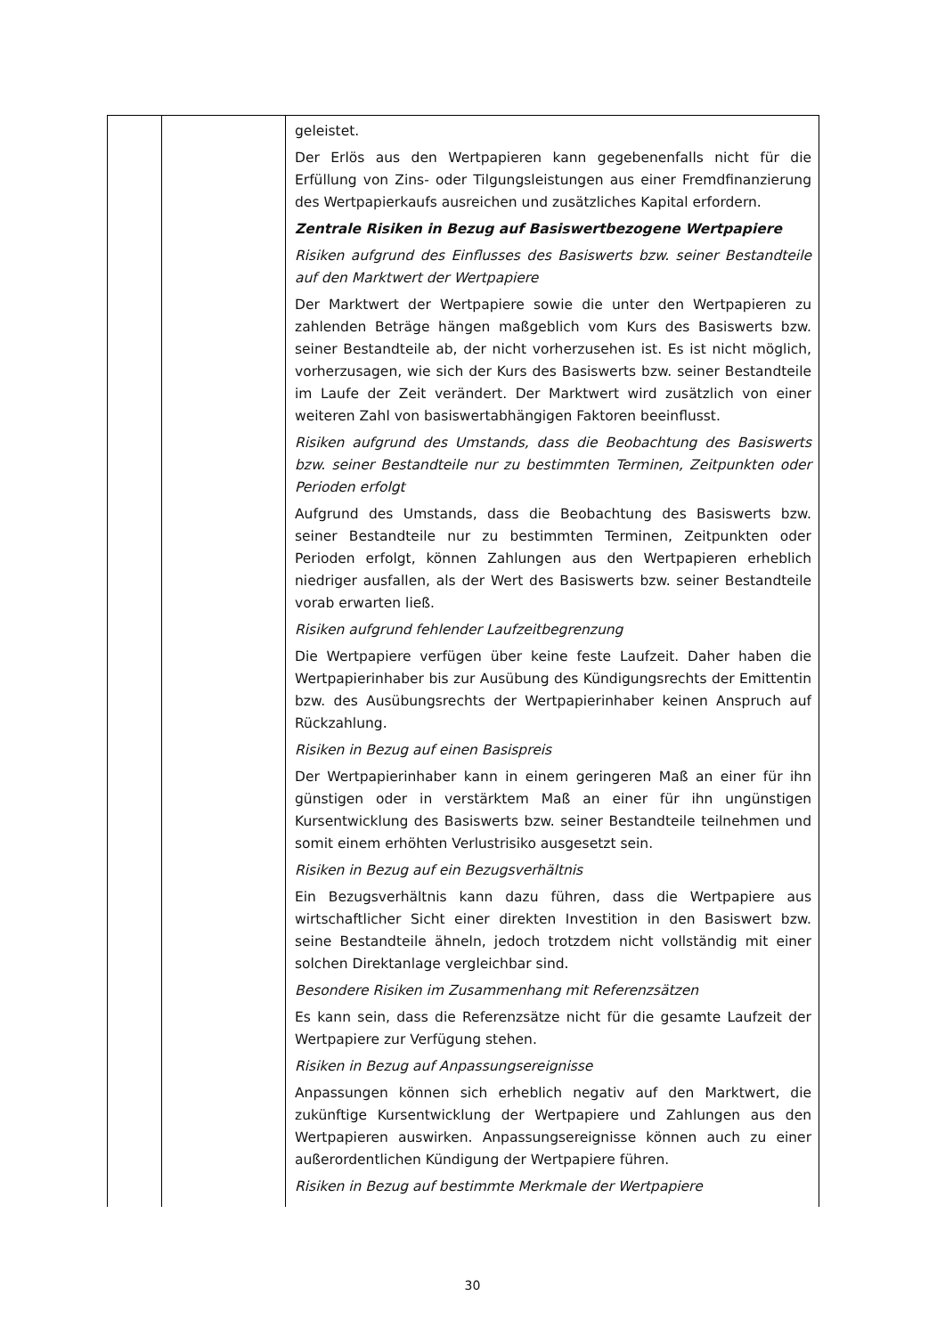| | | geleistet. Der Erlös aus den Wertpapieren kann gegebenenfalls nicht für die Erfüllung von Zins- oder Tilgungsleistungen aus einer Fremdfinanzierung des Wertpapierkaufs ausreichen und zusätzliches Kapital erfordern. Zentrale Risiken in Bezug auf Basiswertbezogene Wertpapiere Risiken aufgrund des Einflusses des Basiswerts bzw. seiner Bestandteile auf den Marktwert der Wertpapiere Der Marktwert der Wertpapiere sowie die unter den Wertpapieren zu zahlenden Beträge hängen maßgeblich vom Kurs des Basiswerts bzw. seiner Bestandteile ab, der nicht vorherzusehen ist. Es ist nicht möglich, vorherzusagen, wie sich der Kurs des Basiswerts bzw. seiner Bestandteile im Laufe der Zeit verändert. Der Marktwert wird zusätzlich von einer weiteren Zahl von basiswertabhängigen Faktoren beeinflusst. Risiken aufgrund des Umstands, dass die Beobachtung des Basiswerts bzw. seiner Bestandteile nur zu bestimmten Terminen, Zeitpunkten oder Perioden erfolgt Aufgrund des Umstands, dass die Beobachtung des Basiswerts bzw. seiner Bestandteile nur zu bestimmten Terminen, Zeitpunkten oder Perioden erfolgt, können Zahlungen aus den Wertpapieren erheblich niedriger ausfallen, als der Wert des Basiswerts bzw. seiner Bestandteile vorab erwarten ließ. Risiken aufgrund fehlender Laufzeitbegrenzung Die Wertpapiere verfügen über keine feste Laufzeit. Daher haben die Wertpapierinhaber bis zur Ausübung des Kündigungsrechts der Emittentin bzw. des Ausübungsrechts der Wertpapierinhaber keinen Anspruch auf Rückzahlung. Risiken in Bezug auf einen Basispreis Der Wertpapierinhaber kann in einem geringeren Maß an einer für ihn günstigen oder in verstärktem Maß an einer für ihn ungünstigen Kursentwicklung des Basiswerts bzw. seiner Bestandteile teilnehmen und somit einem erhöhten Verlustrisiko ausgesetzt sein. Risiken in Bezug auf ein Bezugsverhältnis Ein Bezugsverhältnis kann dazu führen, dass die Wertpapiere aus wirtschaftlicher Sicht einer direkten Investition in den Basiswert bzw. seine Bestandteile ähneln, jedoch trotzdem nicht vollständig mit einer solchen Direktanlage vergleichbar sind. Besondere Risiken im Zusammenhang mit Referenzsätzen Es kann sein, dass die Referenzsätze nicht für die gesamte Laufzeit der Wertpapiere zur Verfügung stehen. Risiken in Bezug auf Anpassungsereignisse Anpassungen können sich erheblich negativ auf den Marktwert, die zukünftige Kursentwicklung der Wertpapiere und Zahlungen aus den Wertpapieren auswirken. Anpassungsereignisse können auch zu einer außerordentlichen Kündigung der Wertpapiere führen. Risiken in Bezug auf bestimmte Merkmale der Wertpapiere |
30